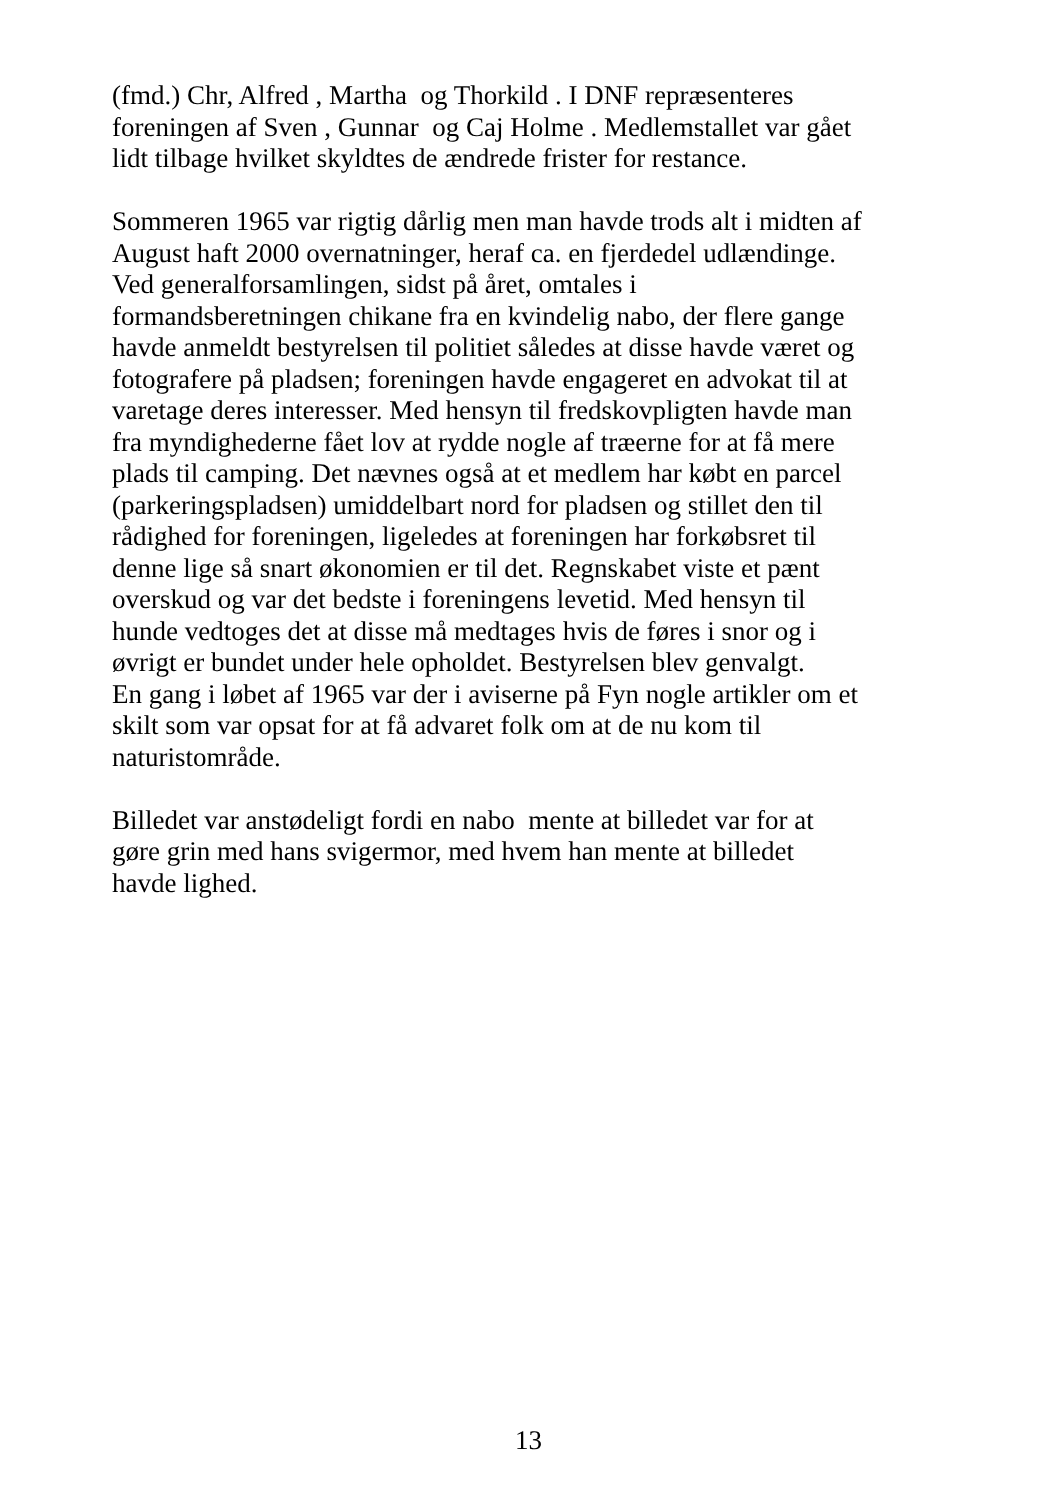(fmd.) Chr, Alfred , Martha og Thorkild . I DNF repræsenteres
foreningen af Sven , Gunnar og Caj Holme . Medlemstallet var gået
lidt tilbage hvilket skyldtes de ændrede frister for restance.
Sommeren 1965 var rigtig dårlig men man havde trods alt i midten af
August haft 2000 overnatninger, heraf ca. en fjerdedel udlændinge.
Ved generalforsamlingen, sidst på året, omtales i
formandsberetningen chikane fra en kvindelig nabo, der flere gange
havde anmeldt bestyrelsen til politiet således at disse havde været og
fotografere på pladsen; foreningen havde engageret en advokat til at
varetage deres interesser. Med hensyn til fredskovpligten havde man
fra myndighederne fået lov at rydde nogle af træerne for at få mere
plads til camping. Det nævnes også at et medlem har købt en parcel
(parkeringspladsen) umiddelbart nord for pladsen og stillet den til
rådighed for foreningen, ligeledes at foreningen har forkøbsret til
denne lige så snart økonomien er til det. Regnskabet viste et pænt
overskud og var det bedste i foreningens levetid. Med hensyn til
hunde vedtoges det at disse må medtages hvis de føres i snor og i
øvrigt er bundet under hele opholdet. Bestyrelsen blev genvalgt.
En gang i løbet af 1965 var der i aviserne på Fyn nogle artikler om et
skilt som var opsat for at få advaret folk om at de nu kom til
naturistområde.
Billedet var anstødeligt fordi en nabo mente at billedet var for at
gøre grin med hans svigermor, med hvem han mente at billedet
havde lighed.
13